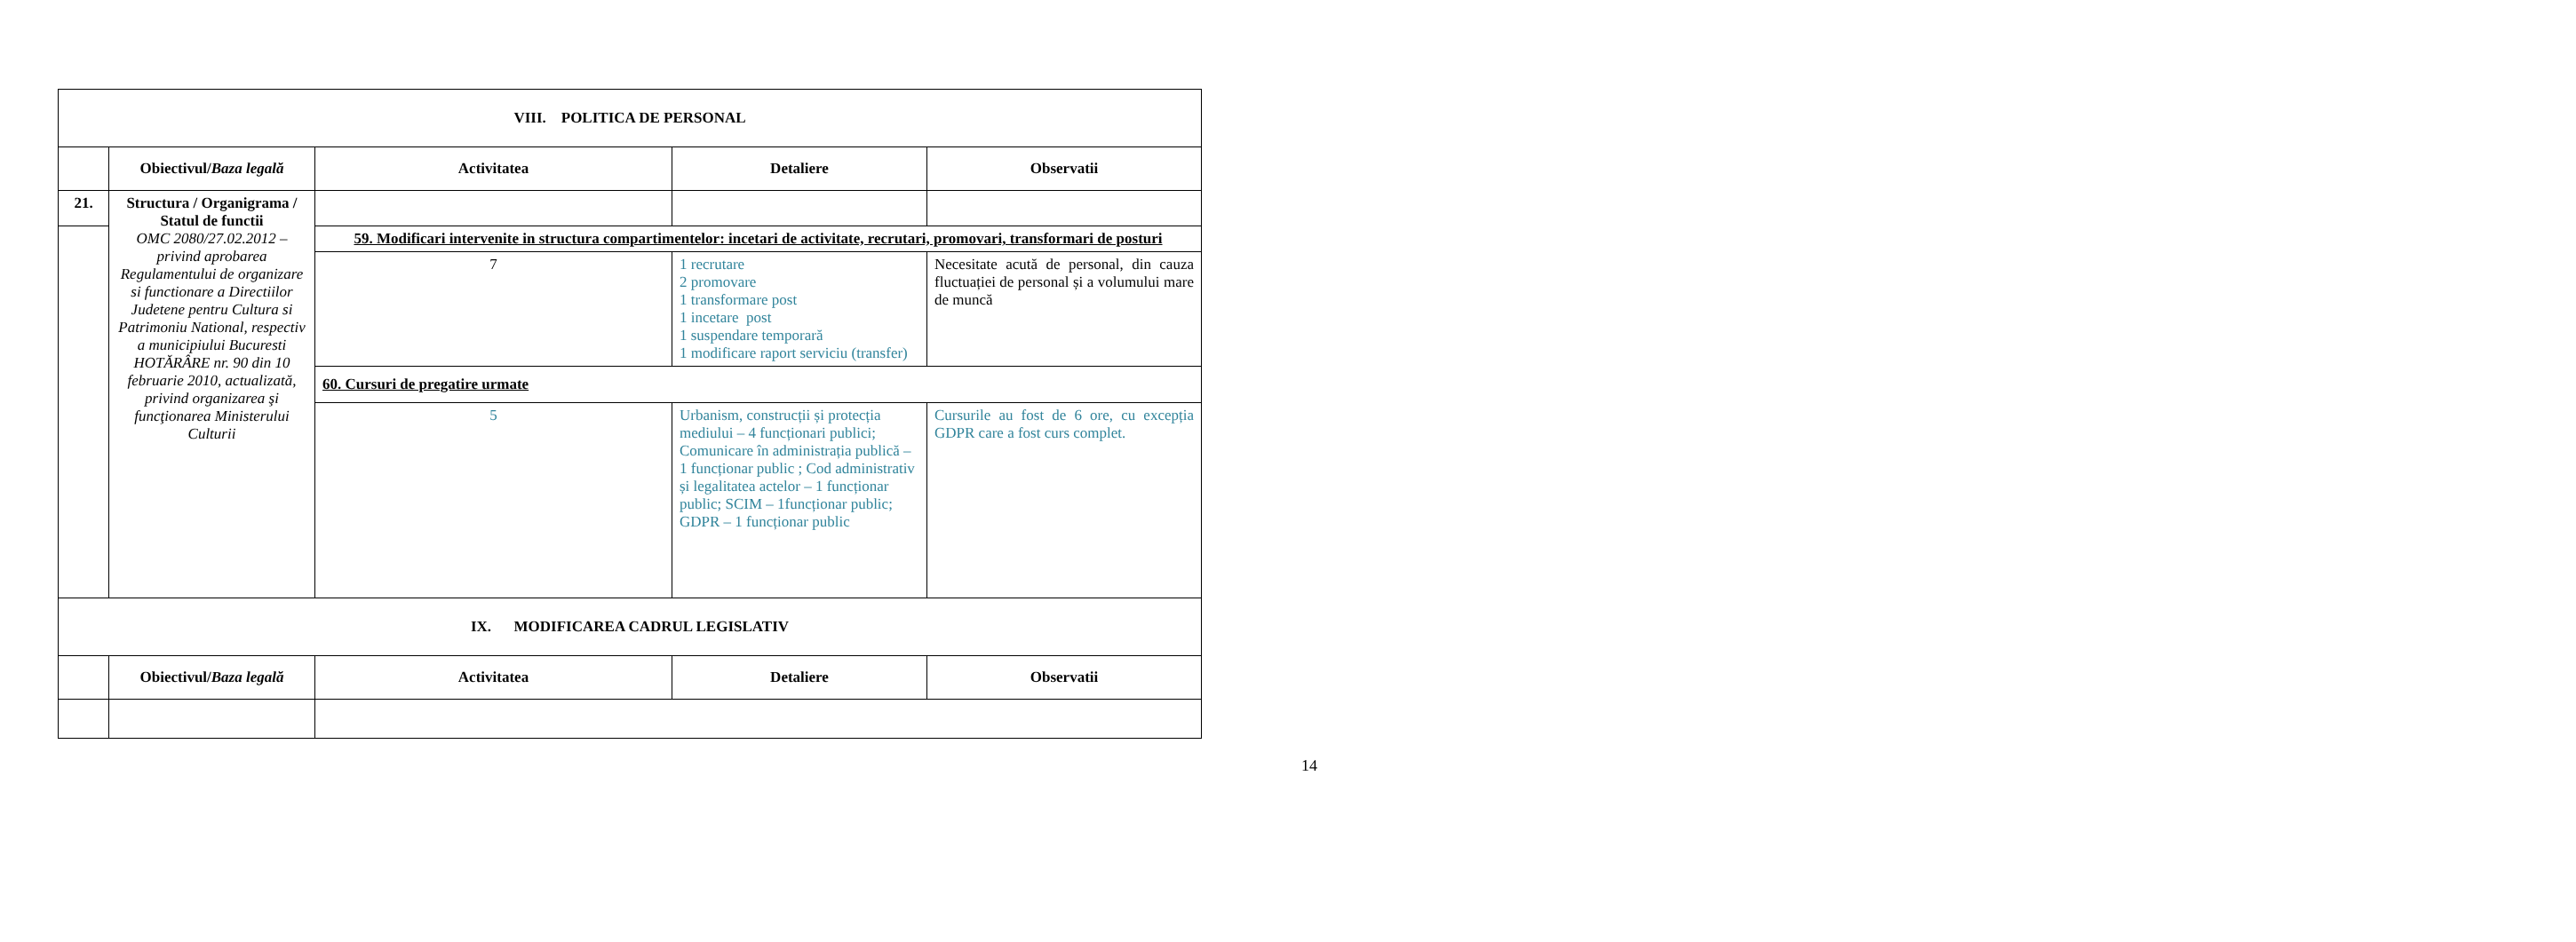| VIII. POLITICA DE PERSONAL | | | | |
| | Obiectivul/ Baza legală | Activitatea | Detaliere | Observatii |
| 21. | Structura / Organigrama / Statul de functii OMC 2080/27.02.2012 – privind aprobarea Regulamentului de organizare si functionare a Directiilor Judetene pentru Cultura si Patrimoniu National, respectiv a municipiului Bucuresti HOTĂRÂRE nr. 90 din 10 februarie 2010, actualizată, privind organizarea şi funcţionarea Ministerului Culturii | | | |
| | | 59. Modificari intervenite in structura compartimentelor: incetari de activitate, recrutari, promovari, transformari de posturi | | |
| | | 7 | 1 recrutare 2 promovare 1 transformare post 1 incetare post 1 suspendare temporară 1 modificare raport serviciu (transfer) | Necesitate acută de personal, din cauza fluctuației de personal și a volumului mare de muncă |
| | | 60. Cursuri de pregatire urmate | | |
| | | 5 | Urbanism, construcții și protecția mediului – 4 funcționari publici; Comunicare în administrația publică – 1 funcționar public ; Cod administrativ și legalitatea actelor – 1 funcționar public; SCIM – 1funcționar public; GDPR – 1 funcționar public | Cursurile au fost de 6 ore, cu excepția GDPR care a fost curs complet. |
| IX. MODIFICAREA CADRUL LEGISLATIV | | | | |
| | Obiectivul/ Baza legală | Activitatea | Detaliere | Observatii |
14